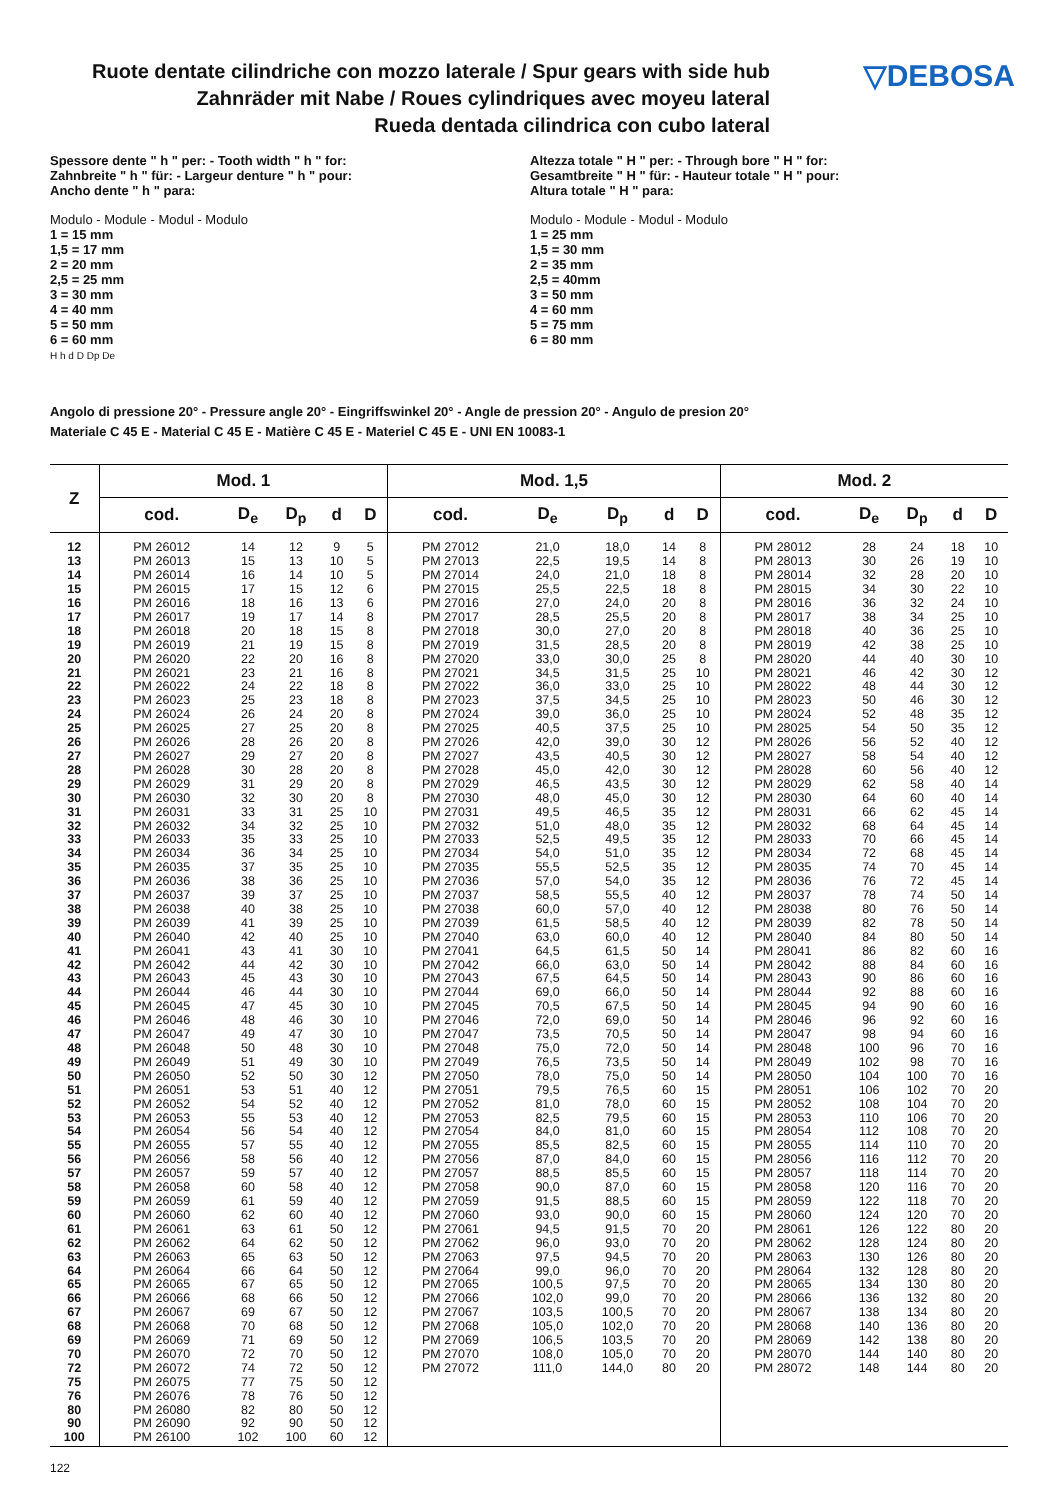Ruote dentate cilindriche con mozzo laterale / Spur gears with side hub
Zahnräder mit Nabe / Roues cylindriques avec moyeu lateral
Rueda dentada cilindrica con cubo lateral
▽DEBOSA
Spessore dente " h " per: - Tooth width " h " for:
Zahnbreite " h " für: - Largeur denture " h " pour:
Ancho dente " h " para:
Modulo - Module - Modul - Modulo
1 = 15 mm
1,5 = 17 mm
2 = 20 mm
2,5 = 25 mm
3 = 30 mm
4 = 40 mm
5 = 50 mm
6 = 60 mm
H h d D Dp De
Altezza totale " H " per: - Through bore " H " for:
Gesamtbreite " H " für: - Hauteur totale " H " pour:
Altura totale " H " para:
Modulo - Module - Modul - Modulo
1 = 25 mm
1,5 = 30 mm
2 = 35 mm
2,5 = 40mm
3 = 50 mm
4 = 60 mm
5 = 75 mm
6 = 80 mm
Angolo di pressione 20° - Pressure angle 20° - Eingriffswinkel 20° - Angle de pression 20° - Angulo de presion 20°
Materiale C 45 E - Material C 45 E - Matière C 45 E - Materiel C 45 E - UNI EN 10083-1
| Z | Mod. 1 | | | | | Mod. 1,5 | | | | | Mod. 2 | | | | |
| --- | --- | --- | --- | --- | --- | --- | --- | --- | --- | --- | --- | --- | --- | --- | --- |
| | cod. | D<sub>e</sub> | D<sub>p</sub> | d | D | cod. | D<sub>e</sub> | D<sub>p</sub> | d | D | cod. | D<sub>e</sub> | D<sub>p</sub> | d | D |
| 12 13 14 15 16 17 18 19 20 21 22 23 24 25 26 27 28 29 30 31 32 33 34 35 36 37 38 39 40 41 42 43 44 45 46 47 48 49 50 51 52 53 54 55 56 57 58 59 60 61 62 63 64 65 66 67 68 69 70 72 75 76 80 90 100 | PM 26012 PM 26013 PM 26014 PM 26015 PM 26016 PM 26017 PM 26018 PM 26019 PM 26020 PM 26021 PM 26022 PM 26023 PM 26024 PM 26025 PM 26026 PM 26027 PM 26028 PM 26029 PM 26030 PM 26031 PM 26032 PM 26033 PM 26034 PM 26035 PM 26036 PM 26037 PM 26038 PM 26039 PM 26040 PM 26041 PM 26042 PM 26043 PM 26044 PM 26045 PM 26046 PM 26047 PM 26048 PM 26049 PM 26050 PM 26051 PM 26052 PM 26053 PM 26054 PM 26055 PM 26056 PM 26057 PM 26058 PM 26059 PM 26060 PM 26061 PM 26062 PM 26063 PM 26064 PM 26065 PM 26066 PM 26067 PM 26068 PM 26069 PM 26070 PM 26072 PM 26075 PM 26076 PM 26080 PM 26090 PM 26100 | 14 15 16 17 18 19 20 21 22 23 24 25 26 27 28 29 30 31 32 33 34 35 36 37 38 39 40 41 42 43 44 45 46 47 48 49 50 51 52 53 54 55 56 57 58 59 60 61 62 63 64 65 66 67 68 69 70 71 72 74 77 78 82 92 102 | 12 13 14 15 16 17 18 19 20 21 22 23 24 25 26 27 28 29 30 31 32 33 34 35 36 37 38 39 40 41 42 43 44 45 46 47 48 49 50 51 52 53 54 55 56 57 58 59 60 61 62 63 64 65 66 67 68 69 70 72 75 76 80 90 100 | 9 10 10 12 13 14 15 15 16 16 18 18 20 20 20 20 20 20 20 25 25 25 25 25 25 25 25 25 25 30 30 30 30 30 30 30 30 30 30 40 40 40 40 40 40 40 40 40 40 50 50 50 50 50 50 50 50 50 50 50 50 50 50 50 60 | 5 5 5 6 6 8 8 8 8 8 8 8 8 8 8 8 8 8 8 10 10 10 10 10 10 10 10 10 10 10 10 10 10 10 10 10 10 10 12 12 12 12 12 12 12 12 12 12 12 12 12 12 12 12 12 12 12 12 12 12 12 12 12 12 12 | PM 27012 PM 27013 PM 27014 PM 27015 PM 27016 PM 27017 PM 27018 PM 27019 PM 27020 PM 27021 PM 27022 PM 27023 PM 27024 PM 27025 PM 27026 PM 27027 PM 27028 PM 27029 PM 27030 PM 27031 PM 27032 PM 27033 PM 27034 PM 27035 PM 27036 PM 27037 PM 27038 PM 27039 PM 27040 PM 27041 PM 27042 PM 27043 PM 27044 PM 27045 PM 27046 PM 27047 PM 27048 PM 27049 PM 27050 PM 27051 PM 27052 PM 27053 PM 27054 PM 27055 PM 27056 PM 27057 PM 27058 PM 27059 PM 27060 PM 27061 PM 27062 PM 27063 PM 27064 PM 27065 PM 27066 PM 27067 PM 27068 PM 27069 PM 27070 PM 27072 | 21,0 22,5 24,0 25,5 27,0 28,5 30,0 31,5 33,0 34,5 36,0 37,5 39,0 40,5 42,0 43,5 45,0 46,5 48,0 49,5 51,0 52,5 54,0 55,5 57,0 58,5 60,0 61,5 63,0 64,5 66,0 67,5 69,0 70,5 72,0 73,5 75,0 76,5 78,0 79,5 81,0 82,5 84,0 85,5 87,0 88,5 90,0 91,5 93,0 94,5 96,0 97,5 99,0 100,5 102,0 103,5 105,0 106,5 108,0 111,0 | 18,0 19,5 21,0 22,5 24,0 25,5 27,0 28,5 30,0 31,5 33,0 34,5 36,0 37,5 39,0 40,5 42,0 43,5 45,0 46,5 48,0 49,5 51,0 52,5 54,0 55,5 57,0 58,5 60,0 61,5 63,0 64,5 66,0 67,5 69,0 70,5 72,0 73,5 75,0 76,5 78,0 79,5 81,0 82,5 84,0 85,5 87,0 88,5 90,0 91,5 93,0 94,5 96,0 97,5 99,0 100,5 102,0 103,5 105,0 144,0 | 14 14 18 18 20 20 20 20 25 25 25 25 25 25 30 30 30 30 30 35 35 35 35 35 35 40 40 40 40 50 50 50 50 50 50 50 50 50 50 60 60 60 60 60 60 60 60 60 60 70 70 70 70 70 70 70 70 70 70 80 | 8 8 8 8 8 8 8 8 8 10 10 10 10 10 12 12 12 12 12 12 12 12 12 12 12 12 12 12 12 14 14 14 14 14 14 14 14 14 14 15 15 15 15 15 15 15 15 15 15 20 20 20 20 20 20 20 20 20 20 20 | PM 28012 PM 28013 PM 28014 PM 28015 PM 28016 PM 28017 PM 28018 PM 28019 PM 28020 PM 28021 PM 28022 PM 28023 PM 28024 PM 28025 PM 28026 PM 28027 PM 28028 PM 28029 PM 28030 PM 28031 PM 28032 PM 28033 PM 28034 PM 28035 PM 28036 PM 28037 PM 28038 PM 28039 PM 28040 PM 28041 PM 28042 PM 28043 PM 28044 PM 28045 PM 28046 PM 28047 PM 28048 PM 28049 PM 28050 PM 28051 PM 28052 PM 28053 PM 28054 PM 28055 PM 28056 PM 28057 PM 28058 PM 28059 PM 28060 PM 28061 PM 28062 PM 28063 PM 28064 PM 28065 PM 28066 PM 28067 PM 28068 PM 28069 PM 28070 PM 28072 | 28 30 32 34 36 38 40 42 44 46 48 50 52 54 56 58 60 62 64 66 68 70 72 74 76 78 80 82 84 86 88 90 92 94 96 98 100 102 104 106 108 110 112 114 116 118 120 122 124 126 128 130 132 134 136 138 140 142 144 148 | 24 26 28 30 32 34 36 38 40 42 44 46 48 50 52 54 56 58 60 62 64 66 68 70 72 74 76 78 80 82 84 86 88 90 92 94 96 98 100 102 104 106 108 110 112 114 116 118 120 122 124 126 128 130 132 134 136 138 140 144 | 18 19 20 22 24 25 25 25 30 30 30 30 35 35 40 40 40 40 40 45 45 45 45 45 45 50 50 50 50 60 60 60 60 60 60 60 70 70 70 70 70 70 70 70 70 70 70 70 70 80 80 80 80 80 80 80 80 80 80 80 | 10 10 10 10 10 10 10 10 10 12 12 12 12 12 12 12 12 14 14 14 14 14 14 14 14 14 14 14 14 16 16 16 16 16 16 16 16 16 16 20 20 20 20 20 20 20 20 20 20 20 20 20 20 20 20 20 20 20 20 20 |
122